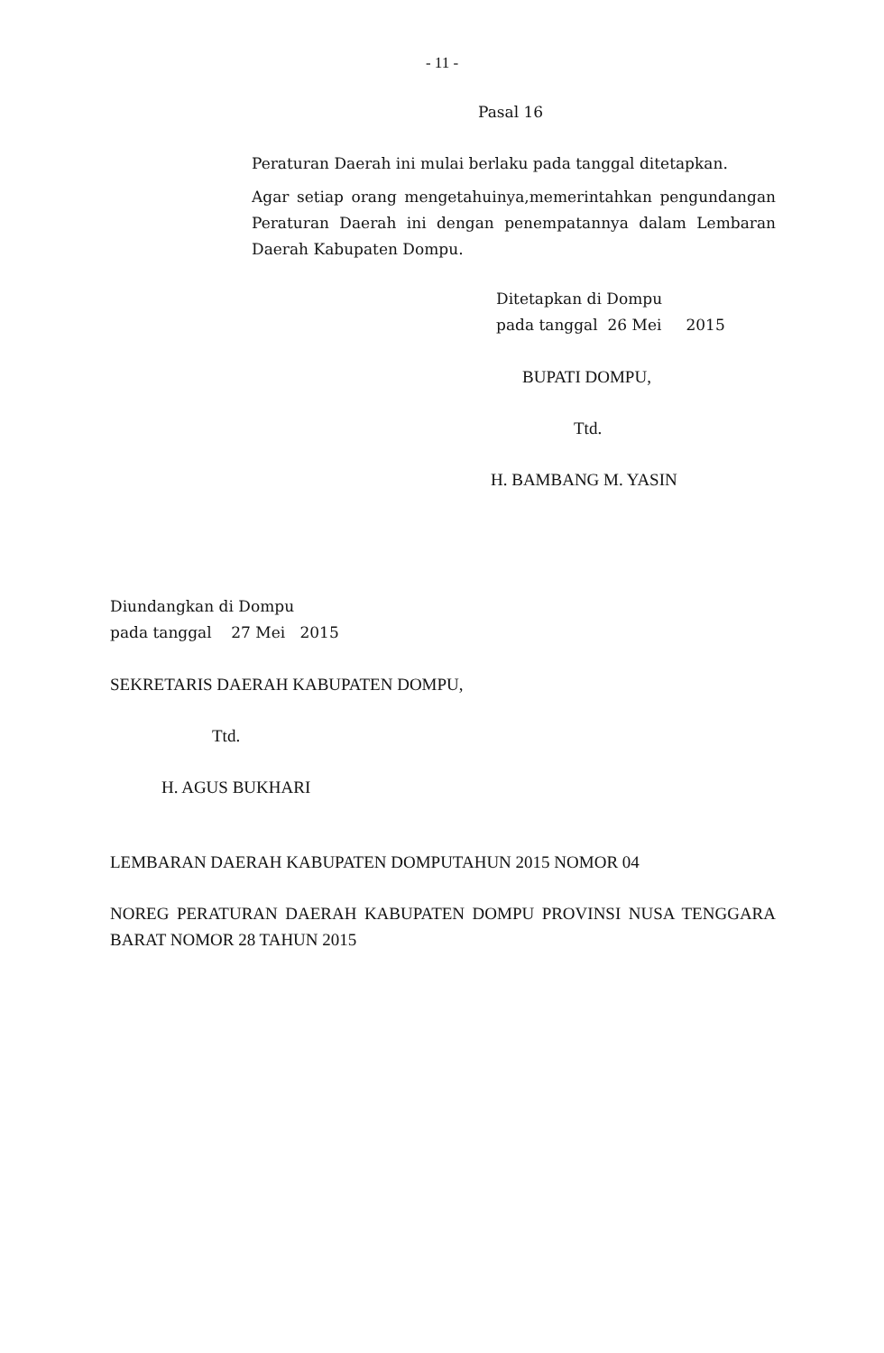- 11 -
Pasal 16
Peraturan Daerah ini mulai berlaku pada tanggal ditetapkan.
Agar setiap orang mengetahuinya,memerintahkan pengundangan Peraturan Daerah ini dengan penempatannya dalam Lembaran Daerah Kabupaten Dompu.
Ditetapkan di Dompu
pada tanggal 26 Mei 2015
BUPATI DOMPU,
Ttd.
H. BAMBANG M. YASIN
Diundangkan di Dompu
pada tanggal 27 Mei 2015
SEKRETARIS DAERAH KABUPATEN DOMPU,
Ttd.
H. AGUS BUKHARI
LEMBARAN DAERAH KABUPATEN DOMPUTAHUN 2015 NOMOR 04
NOREG PERATURAN DAERAH KABUPATEN DOMPU PROVINSI NUSA TENGGARA BARAT NOMOR 28 TAHUN 2015